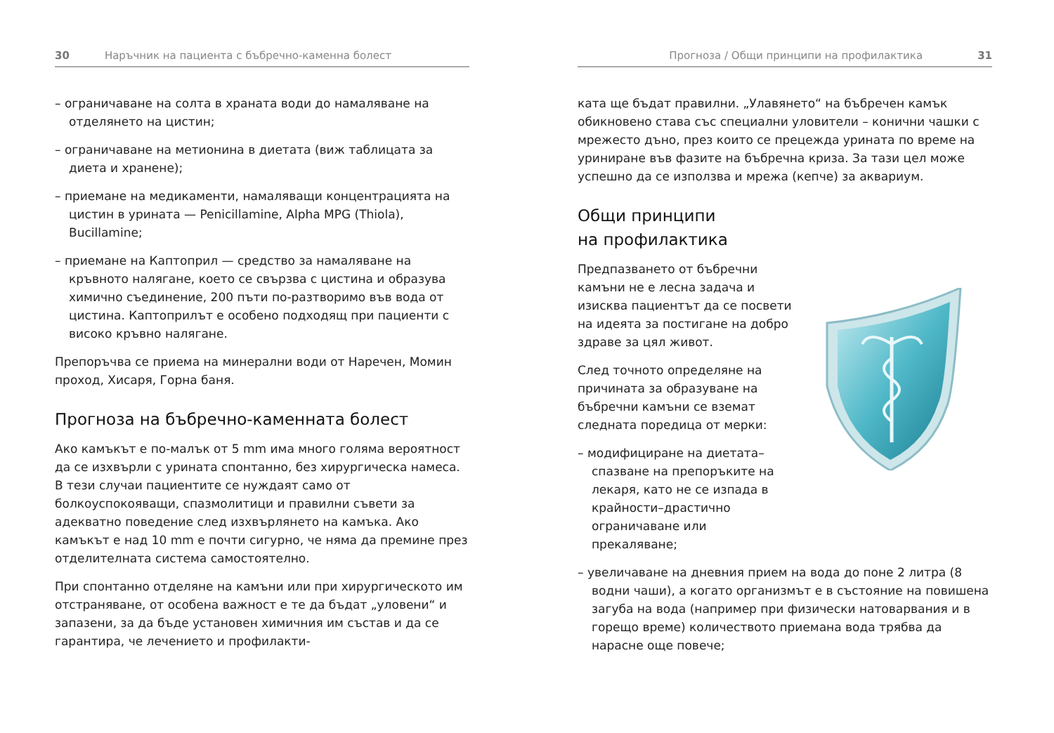30 Наръчник на пациента с бъбречно-каменна болест
– ограничаване на солта в храната води до намаляване на отделянето на цистин;
– ограничаване на метионина в диетата (виж таблицата за диета и хранене);
– приемане на медикаменти, намаляващи концентрацията на цистин в урината — Penicillamine, Alpha MPG (Thiola), Bucillamine;
– приемане на Каптоприл — средство за намаляване на кръвното налягане, което се свързва с цистина и образува химично съединение, 200 пъти по-разтворимо във вода от цистина. Каптоприлът е особено подходящ при пациенти с високо кръвно налягане.
Препоръчва се приема на минерални води от Наречен, Момин проход, Хисаря, Горна баня.
Прогноза на бъбречно-каменната болест
Ако камъкът е по-малък от 5 mm има много голяма вероятност да се изхвърли с урината спонтанно, без хирургическа намеса. В тези случаи пациентите се нуждаят само от болкоуспокояващи, спазмолитици и правилни съвети за адекватно поведение след изхвърлянето на камъка. Ако камъкът е над 10 mm е почти сигурно, че няма да премине през отделителната система самостоятелно.
При спонтанно отделяне на камъни или при хирургическото им отстраняване, от особена важност е те да бъдат „уловени“ и запазени, за да бъде установен химичния им състав и да се гарантира, че лечението и профилакти-
Прогноза / Общи принципи на профилактика 31
ката ще бъдат правилни. „Улавянето“ на бъбречен камък обикновено става със специални уловители – конични чашки с мрежесто дъно, през които се прецежда урината по време на уриниране във фазите на бъбречна криза. За тази цел може успешно да се използва и мрежа (кепче) за аквариум.
Общи принципи
на профилактика
Предпазването от бъбречни камъни не е лесна задача и изисква пациентът да се посвети на идеята за постигане на добро здраве за цял живот.
След точното определяне на причината за образуване на бъбречни камъни се вземат следната поредица от мерки:
– модифициране на диетата–спазване на препоръките на лекаря, като не се изпада в крайности–драстично ограничаване или прекаляване;
– увеличаване на дневния прием на вода до поне 2 литра (8 водни чаши), а когато организмът е в състояние на повишена загуба на вода (например при физически натоварвания и в горещо време) количеството приемана вода трябва да нарасне още повече;